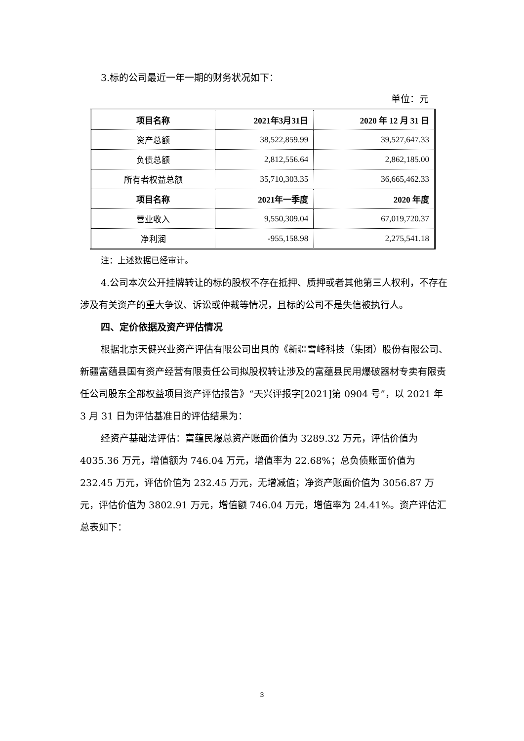3.标的公司最近一年一期的财务状况如下：
单位：元
| 项目名称 | 2021年3月31日 | 2020 年 12 月 31 日 |
| --- | --- | --- |
| 资产总额 | 38,522,859.99 | 39,527,647.33 |
| 负债总额 | 2,812,556.64 | 2,862,185.00 |
| 所有者权益总额 | 35,710,303.35 | 36,665,462.33 |
| 项目名称 | 2021年一季度 | 2020 年度 |
| 营业收入 | 9,550,309.04 | 67,019,720.37 |
| 净利润 | -955,158.98 | 2,275,541.18 |
注：上述数据已经审计。
4.公司本次公开挂牌转让的标的股权不存在抵押、质押或者其他第三人权利，不存在涉及有关资产的重大争议、诉讼或仲裁等情况，且标的公司不是失信被执行人。
四、定价依据及资产评估情况
根据北京天健兴业资产评估有限公司出具的《新疆雪峰科技（集团）股份有限公司、新疆富蕴县国有资产经营有限责任公司拟股权转让涉及的富蕴县民用爆破器材专卖有限责任公司股东全部权益项目资产评估报告》“天兴评报字[2021]第 0904 号”，以 2021 年 3 月 31 日为评估基准日的评估结果为：
经资产基础法评估：富蕴民爆总资产账面价值为 3289.32 万元，评估价值为 4035.36 万元，增值额为 746.04 万元，增值率为 22.68%；总负债账面价值为 232.45 万元，评估价值为 232.45 万元，无增减值；净资产账面价值为 3056.87 万元，评估价值为 3802.91 万元，增值额 746.04 万元，增值率为 24.41%。资产评估汇总表如下：
3